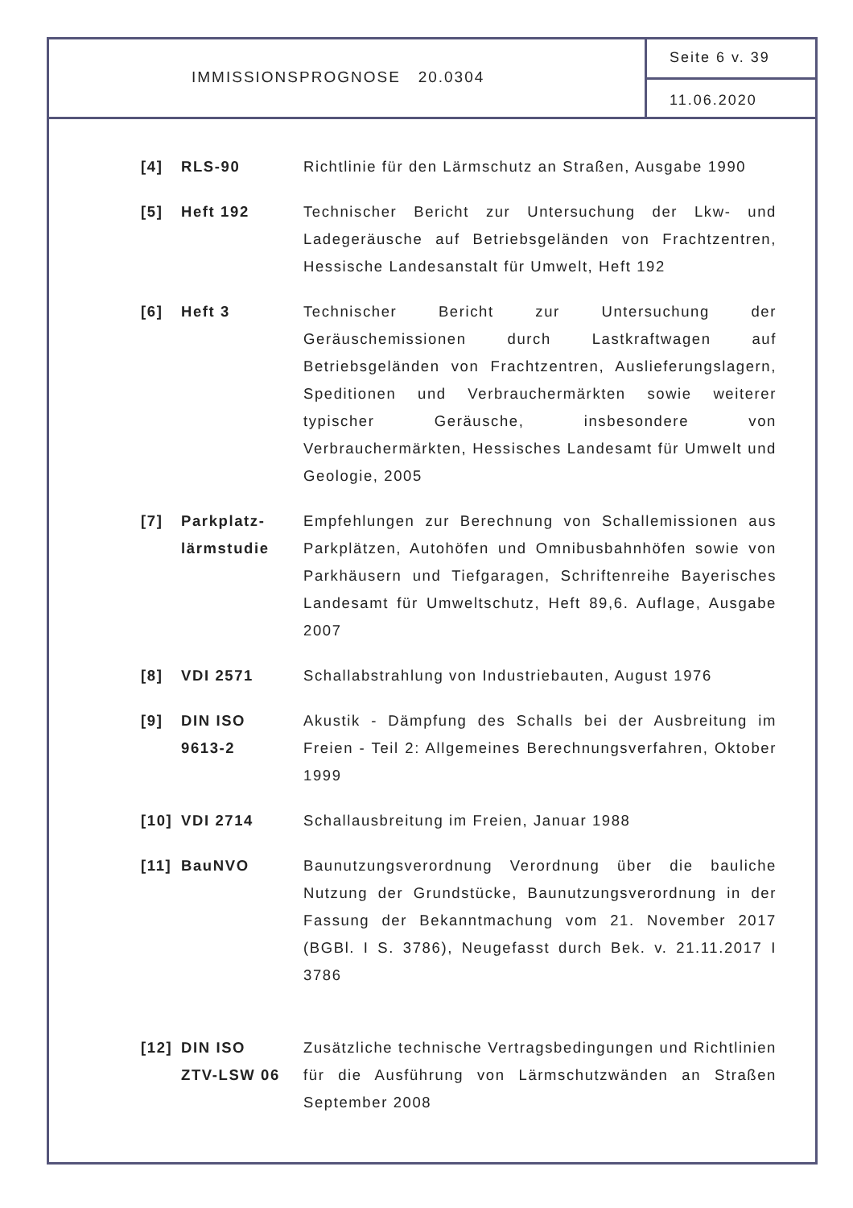IMMISSIONSPROGNOSE 20.0304
Seite 6 v. 39
11.06.2020
| [4] | RLS-90 | Richtlinie für den Lärmschutz an Straßen, Ausgabe 1990 |
| [5] | Heft 192 | Technischer Bericht zur Untersuchung der Lkw- und Ladegeräusche auf Betriebsgeländen von Frachtzentren, Hessische Landesanstalt für Umwelt, Heft 192 |
| [6] | Heft 3 | Technischer Bericht zur Untersuchung der Geräuschemissionen durch Lastkraftwagen auf Betriebsgeländen von Frachtzentren, Auslieferungslagern, Speditionen und Verbrauchermärkten sowie weiterer typischer Geräusche, insbesondere von Verbrauchermärkten, Hessisches Landesamt für Umwelt und Geologie, 2005 |
| [7] | Parkplatz- lärmstudie | Empfehlungen zur Berechnung von Schallemissionen aus Parkplätzen, Autohöfen und Omnibusbahnhöfen sowie von Parkhäusern und Tiefgaragen, Schriftenreihe Bayerisches Landesamt für Umweltschutz, Heft 89,6. Auflage, Ausgabe 2007 |
| [8] | VDI 2571 | Schallabstrahlung von Industriebauten, August 1976 |
| [9] | DIN ISO 9613-2 | Akustik - Dämpfung des Schalls bei der Ausbreitung im Freien - Teil 2: Allgemeines Berechnungsverfahren, Oktober 1999 |
| [10] | VDI 2714 | Schallausbreitung im Freien, Januar 1988 |
| [11] | BauNVO | Baunutzungsverordnung Verordnung über die bauliche Nutzung der Grundstücke, Baunutzungsverordnung in der Fassung der Bekanntmachung vom 21. November 2017 (BGBl. I S. 3786), Neugefasst durch Bek. v. 21.11.2017 I 3786 |
| [12] | DIN ISO ZTV-LSW 06 | Zusätzliche technische Vertragsbedingungen und Richtlinien für die Ausführung von Lärmschutzwänden an Straßen September 2008 |